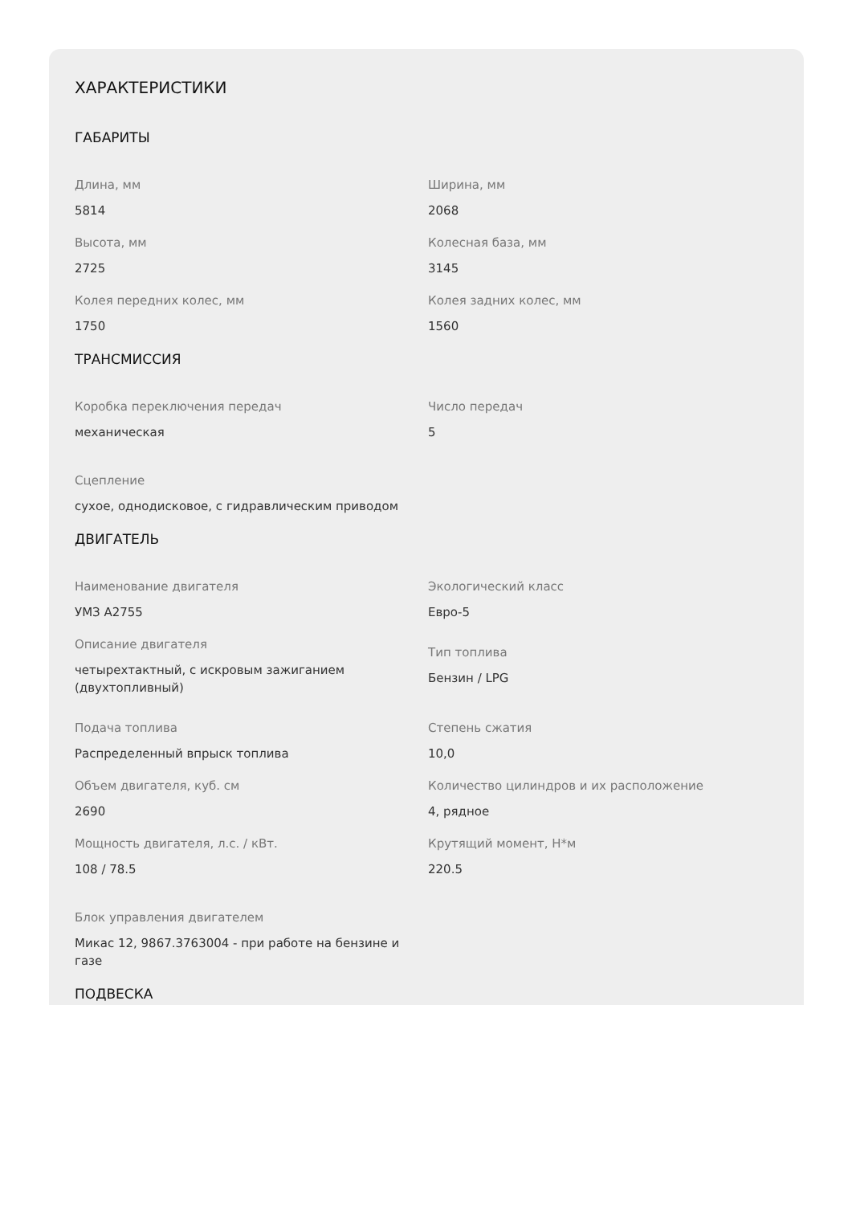ХАРАКТЕРИСТИКИ
ГАБАРИТЫ
Длина, мм
5814
Ширина, мм
2068
Высота, мм
2725
Колесная база, мм
3145
Колея передних колес, мм
1750
Колея задних колес, мм
1560
ТРАНСМИССИЯ
Коробка переключения передач
механическая
Число передач
5
Сцепление
сухое, однодисковое, с гидравлическим приводом
ДВИГАТЕЛЬ
Наименование двигателя
УМЗ А2755
Экологический класс
Евро-5
Описание двигателя
четырехтактный, с искровым зажиганием (двухтопливный)
Тип топлива
Бензин / LPG
Подача топлива
Распределенный впрыск топлива
Степень сжатия
10,0
Объем двигателя, куб. см
2690
Количество цилиндров и их расположение
4, рядное
Мощность двигателя, л.с. / кВт.
108 / 78.5
Крутящий момент, Н*м
220.5
Блок управления двигателем
Микас 12, 9867.3763004 - при работе на бензине и газе
ПОДВЕСКА